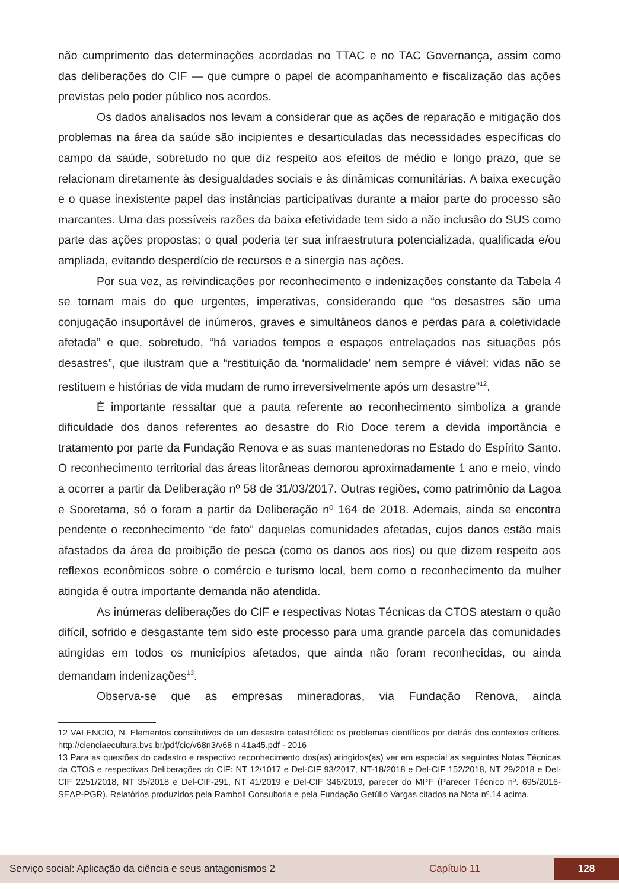não cumprimento das determinações acordadas no TTAC e no TAC Governança, assim como das deliberações do CIF — que cumpre o papel de acompanhamento e fiscalização das ações previstas pelo poder público nos acordos.
Os dados analisados nos levam a considerar que as ações de reparação e mitigação dos problemas na área da saúde são incipientes e desarticuladas das necessidades específicas do campo da saúde, sobretudo no que diz respeito aos efeitos de médio e longo prazo, que se relacionam diretamente às desigualdades sociais e às dinâmicas comunitárias. A baixa execução e o quase inexistente papel das instâncias participativas durante a maior parte do processo são marcantes. Uma das possíveis razões da baixa efetividade tem sido a não inclusão do SUS como parte das ações propostas; o qual poderia ter sua infraestrutura potencializada, qualificada e/ou ampliada, evitando desperdício de recursos e a sinergia nas ações.
Por sua vez, as reivindicações por reconhecimento e indenizações constante da Tabela 4 se tornam mais do que urgentes, imperativas, considerando que “os desastres são uma conjugação insuportável de inúmeros, graves e simultâneos danos e perdas para a coletividade afetada” e que, sobretudo, “há variados tempos e espaços entrelaçados nas situações pós desastres”, que ilustram que a “restituição da ‘normalidade’ nem sempre é viável: vidas não se restituem e histórias de vida mudam de rumo irreversivelmente após um desastre”<sup>12</sup>.
É importante ressaltar que a pauta referente ao reconhecimento simboliza a grande dificuldade dos danos referentes ao desastre do Rio Doce terem a devida importância e tratamento por parte da Fundação Renova e as suas mantenedoras no Estado do Espírito Santo. O reconhecimento territorial das áreas litorâneas demorou aproximadamente 1 ano e meio, vindo a ocorrer a partir da Deliberação nº 58 de 31/03/2017. Outras regiões, como patrimônio da Lagoa e Sooretama, só o foram a partir da Deliberação nº 164 de 2018. Ademais, ainda se encontra pendente o reconhecimento “de fato” daquelas comunidades afetadas, cujos danos estão mais afastados da área de proibição de pesca (como os danos aos rios) ou que dizem respeito aos reflexos econômicos sobre o comércio e turismo local, bem como o reconhecimento da mulher atingida é outra importante demanda não atendida.
As inúmeras deliberações do CIF e respectivas Notas Técnicas da CTOS atestam o quão difícil, sofrido e desgastante tem sido este processo para uma grande parcela das comunidades atingidas em todos os municípios afetados, que ainda não foram reconhecidas, ou ainda demandam indenizações<sup>13</sup>.
Observa-se que as empresas mineradoras, via Fundação Renova, ainda
12 VALENCIO, N. Elementos constitutivos de um desastre catastrófico: os problemas científicos por detrás dos contextos críticos. http://cienciaecultura.bvs.br/pdf/cic/v68n3/v68 n 41a45.pdf - 2016
13 Para as questões do cadastro e respectivo reconhecimento dos(as) atingidos(as) ver em especial as seguintes Notas Técnicas da CTOS e respectivas Deliberações do CIF: NT 12/1017 e Del-CIF 93/2017, NT-18/2018 e Del-CIF 152/2018, NT 29/2018 e Del-CIF 2251/2018, NT 35/2018 e Del-CIF-291, NT 41/2019 e Del-CIF 346/2019, parecer do MPF (Parecer Técnico nº. 695/2016-SEAP-PGR). Relatórios produzidos pela Ramboll Consultoria e pela Fundação Getúlio Vargas citados na Nota nº.14 acima.
Serviço social: Aplicação da ciência e seus antagonismos 2 Capítulo 11 128